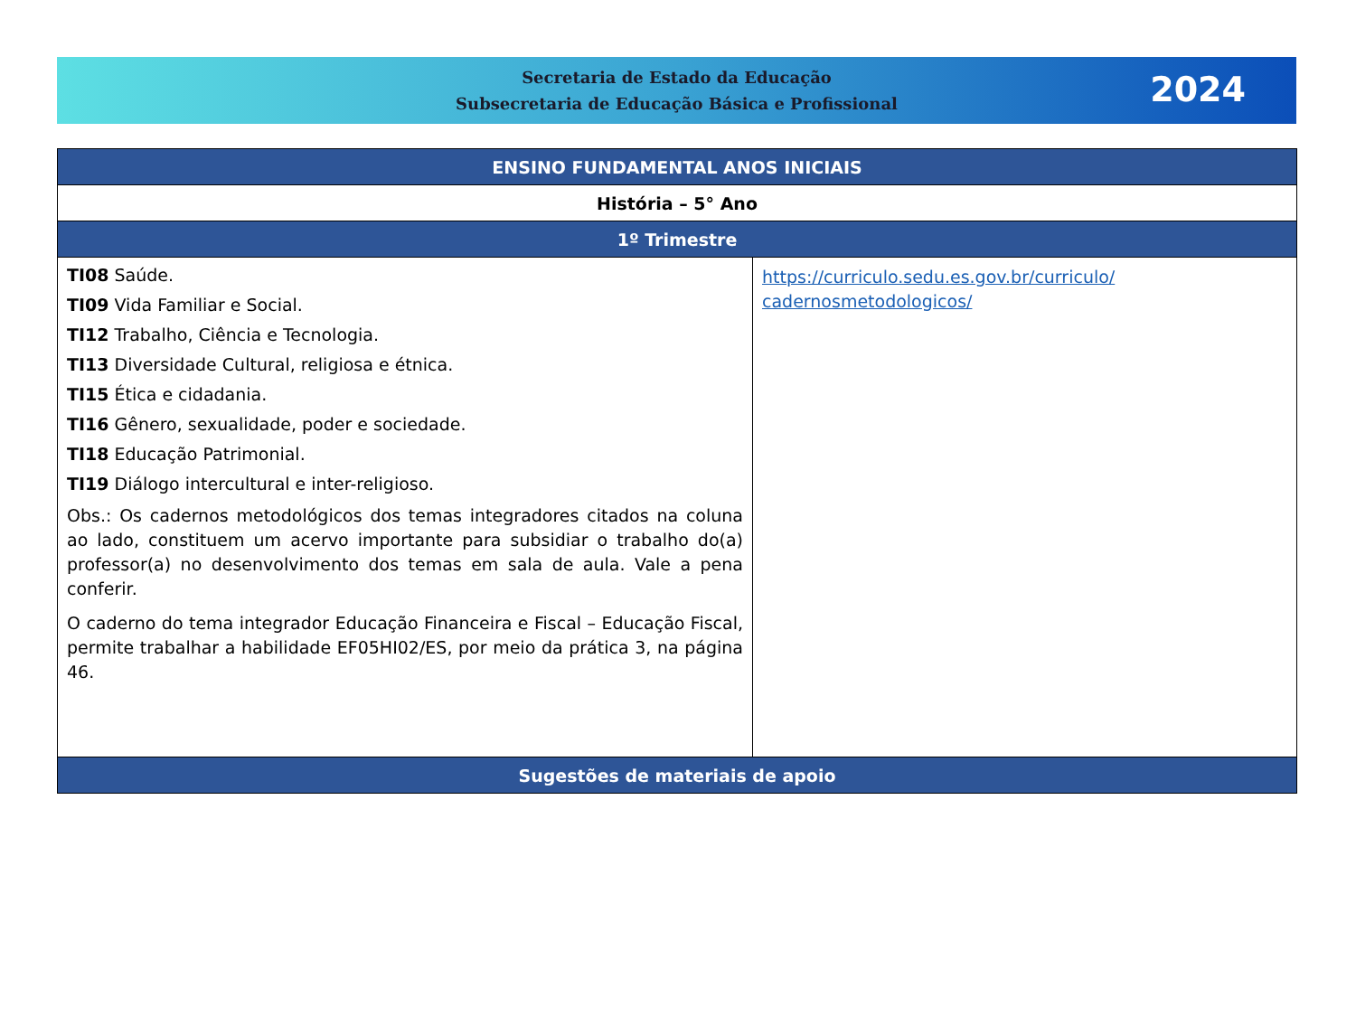Secretaria de Estado da Educação
Subsecretaria de Educação Básica e Profissional
2024
| ENSINO FUNDAMENTAL ANOS INICIAIS | |
| --- | --- |
| História – 5° Ano | |
| 1º Trimestre | |
| TI08 Saúde. TI09 Vida Familiar e Social. TI12 Trabalho, Ciência e Tecnologia. TI13 Diversidade Cultural, religiosa e étnica. TI15 Ética e cidadania. TI16 Gênero, sexualidade, poder e sociedade. TI18 Educação Patrimonial. TI19 Diálogo intercultural e inter-religioso. Obs.: Os cadernos metodológicos dos temas integradores citados na coluna ao lado, constituem um acervo importante para subsidiar o trabalho do(a) professor(a) no desenvolvimento dos temas em sala de aula. Vale a pena conferir. O caderno do tema integrador Educação Financeira e Fiscal – Educação Fiscal, permite trabalhar a habilidade EF05HI02/ES, por meio da prática 3, na página 46. | https://curriculo.sedu.es.gov.br/curriculo/ cadernosmetodologicos/ |
| Sugestões de materiais de apoio | |